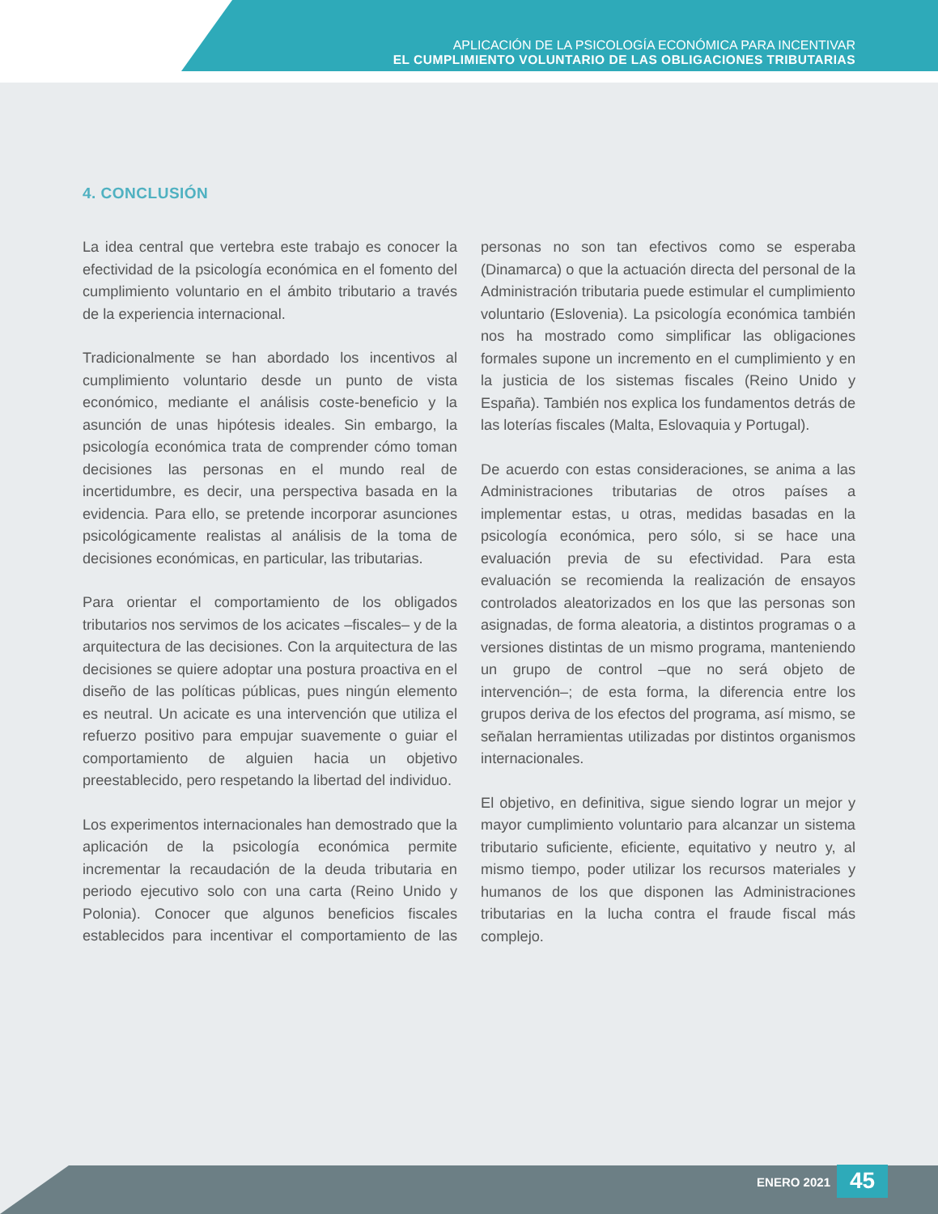APLICACIÓN DE LA PSICOLOGÍA ECONÓMICA PARA INCENTIVAR
EL CUMPLIMIENTO VOLUNTARIO DE LAS OBLIGACIONES TRIBUTARIAS
4. CONCLUSIÓN
La idea central que vertebra este trabajo es conocer la efectividad de la psicología económica en el fomento del cumplimiento voluntario en el ámbito tributario a través de la experiencia internacional.
Tradicionalmente se han abordado los incentivos al cumplimiento voluntario desde un punto de vista económico, mediante el análisis coste-beneficio y la asunción de unas hipótesis ideales. Sin embargo, la psicología económica trata de comprender cómo toman decisiones las personas en el mundo real de incertidumbre, es decir, una perspectiva basada en la evidencia. Para ello, se pretende incorporar asunciones psicológicamente realistas al análisis de la toma de decisiones económicas, en particular, las tributarias.
Para orientar el comportamiento de los obligados tributarios nos servimos de los acicates –fiscales– y de la arquitectura de las decisiones. Con la arquitectura de las decisiones se quiere adoptar una postura proactiva en el diseño de las políticas públicas, pues ningún elemento es neutral. Un acicate es una intervención que utiliza el refuerzo positivo para empujar suavemente o guiar el comportamiento de alguien hacia un objetivo preestablecido, pero respetando la libertad del individuo.
Los experimentos internacionales han demostrado que la aplicación de la psicología económica permite incrementar la recaudación de la deuda tributaria en periodo ejecutivo solo con una carta (Reino Unido y Polonia). Conocer que algunos beneficios fiscales establecidos para incentivar el comportamiento de las personas no son tan efectivos como se esperaba (Dinamarca) o que la actuación directa del personal de la Administración tributaria puede estimular el cumplimiento voluntario (Eslovenia). La psicología económica también nos ha mostrado como simplificar las obligaciones formales supone un incremento en el cumplimiento y en la justicia de los sistemas fiscales (Reino Unido y España). También nos explica los fundamentos detrás de las loterías fiscales (Malta, Eslovaquia y Portugal).
De acuerdo con estas consideraciones, se anima a las Administraciones tributarias de otros países a implementar estas, u otras, medidas basadas en la psicología económica, pero sólo, si se hace una evaluación previa de su efectividad. Para esta evaluación se recomienda la realización de ensayos controlados aleatorizados en los que las personas son asignadas, de forma aleatoria, a distintos programas o a versiones distintas de un mismo programa, manteniendo un grupo de control –que no será objeto de intervención–; de esta forma, la diferencia entre los grupos deriva de los efectos del programa, así mismo, se señalan herramientas utilizadas por distintos organismos internacionales.
El objetivo, en definitiva, sigue siendo lograr un mejor y mayor cumplimiento voluntario para alcanzar un sistema tributario suficiente, eficiente, equitativo y neutro y, al mismo tiempo, poder utilizar los recursos materiales y humanos de los que disponen las Administraciones tributarias en la lucha contra el fraude fiscal más complejo.
ENERO 2021
45